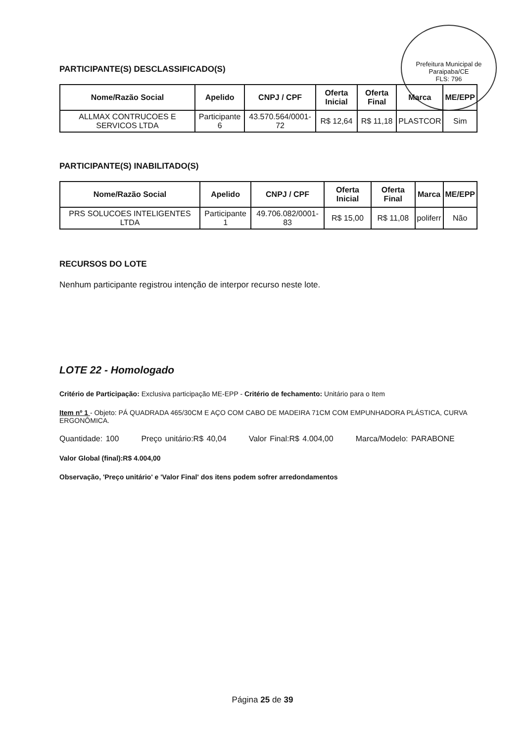Prefeitura Municipal de Paraipaba/CE
FLS: 796
PARTICIPANTE(S) DESCLASSIFICADO(S)
| Nome/Razão Social | Apelido | CNPJ / CPF | Oferta Inicial | Oferta Final | Marca | ME/EPP |
| --- | --- | --- | --- | --- | --- | --- |
| ALLMAX CONTRUCOES E SERVICOS LTDA | Participante 6 | 43.570.564/0001-72 | R$ 12,64 | R$ 11,18 | PLASTCOR | Sim |
PARTICIPANTE(S) INABILITADO(S)
| Nome/Razão Social | Apelido | CNPJ / CPF | Oferta Inicial | Oferta Final | Marca | ME/EPP |
| --- | --- | --- | --- | --- | --- | --- |
| PRS SOLUCOES INTELIGENTES LTDA | Participante 1 | 49.706.082/0001-83 | R$ 15,00 | R$ 11,08 | poliferr | Não |
RECURSOS DO LOTE
Nenhum participante registrou intenção de interpor recurso neste lote.
LOTE 22 - Homologado
Critério de Participação: Exclusiva participação ME-EPP - Critério de fechamento: Unitário para o Item
Item nº 1 - Objeto: PÁ QUADRADA 465/30CM E AÇO COM CABO DE MADEIRA 71CM COM EMPUNHADORA PLÁSTICA, CURVA ERGONÔMICA.
Quantidade: 100 Preço unitário:R$ 40,04 Valor Final:R$ 4.004,00 Marca/Modelo: PARABONE
Valor Global (final):R$ 4.004,00
Observação, 'Preço unitário' e 'Valor Final' dos itens podem sofrer arredondamentos
Página 25 de 39